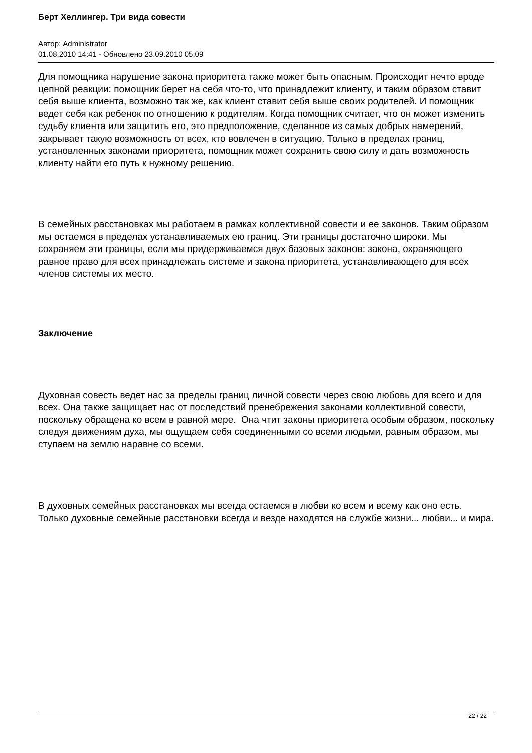Берт Хеллингер. Три вида совести
Автор: Administrator
01.08.2010 14:41 - Обновлено 23.09.2010 05:09
Для помощника нарушение закона приоритета также может быть опасным. Происходит нечто вроде цепной реакции: помощник берет на себя что-то, что принадлежит клиенту, и таким образом ставит себя выше клиента, возможно так же, как клиент ставит себя выше своих родителей. И помощник ведет себя как ребенок по отношению к родителям. Когда помощник считает, что он может изменить судьбу клиента или защитить его, это предположение, сделанное из самых добрых намерений, закрывает такую возможность от всех, кто вовлечен в ситуацию. Только в пределах границ, установленных законами приоритета, помощник может сохранить свою силу и дать возможность клиенту найти его путь к нужному решению.
В семейных расстановках мы работаем в рамках коллективной совести и ее законов. Таким образом мы остаемся в пределах устанавливаемых ею границ. Эти границы достаточно широки. Мы сохраняем эти границы, если мы придерживаемся двух базовых законов: закона, охраняющего равное право для всех принадлежать системе и закона приоритета, устанавливающего для всех членов системы их место.
Заключение
Духовная совесть ведет нас за пределы границ личной совести через свою любовь для всего и для всех. Она также защищает нас от последствий пренебрежения законами коллективной совести, поскольку обращена ко всем в равной мере. Она чтит законы приоритета особым образом, поскольку следуя движениям духа, мы ощущаем себя соединенными со всеми людьми, равным образом, мы ступаем на землю наравне со всеми.
В духовных семейных расстановках мы всегда остаемся в любви ко всем и всему как оно есть. Только духовные семейные расстановки всегда и везде находятся на службе жизни... любви... и мира.
22 / 22